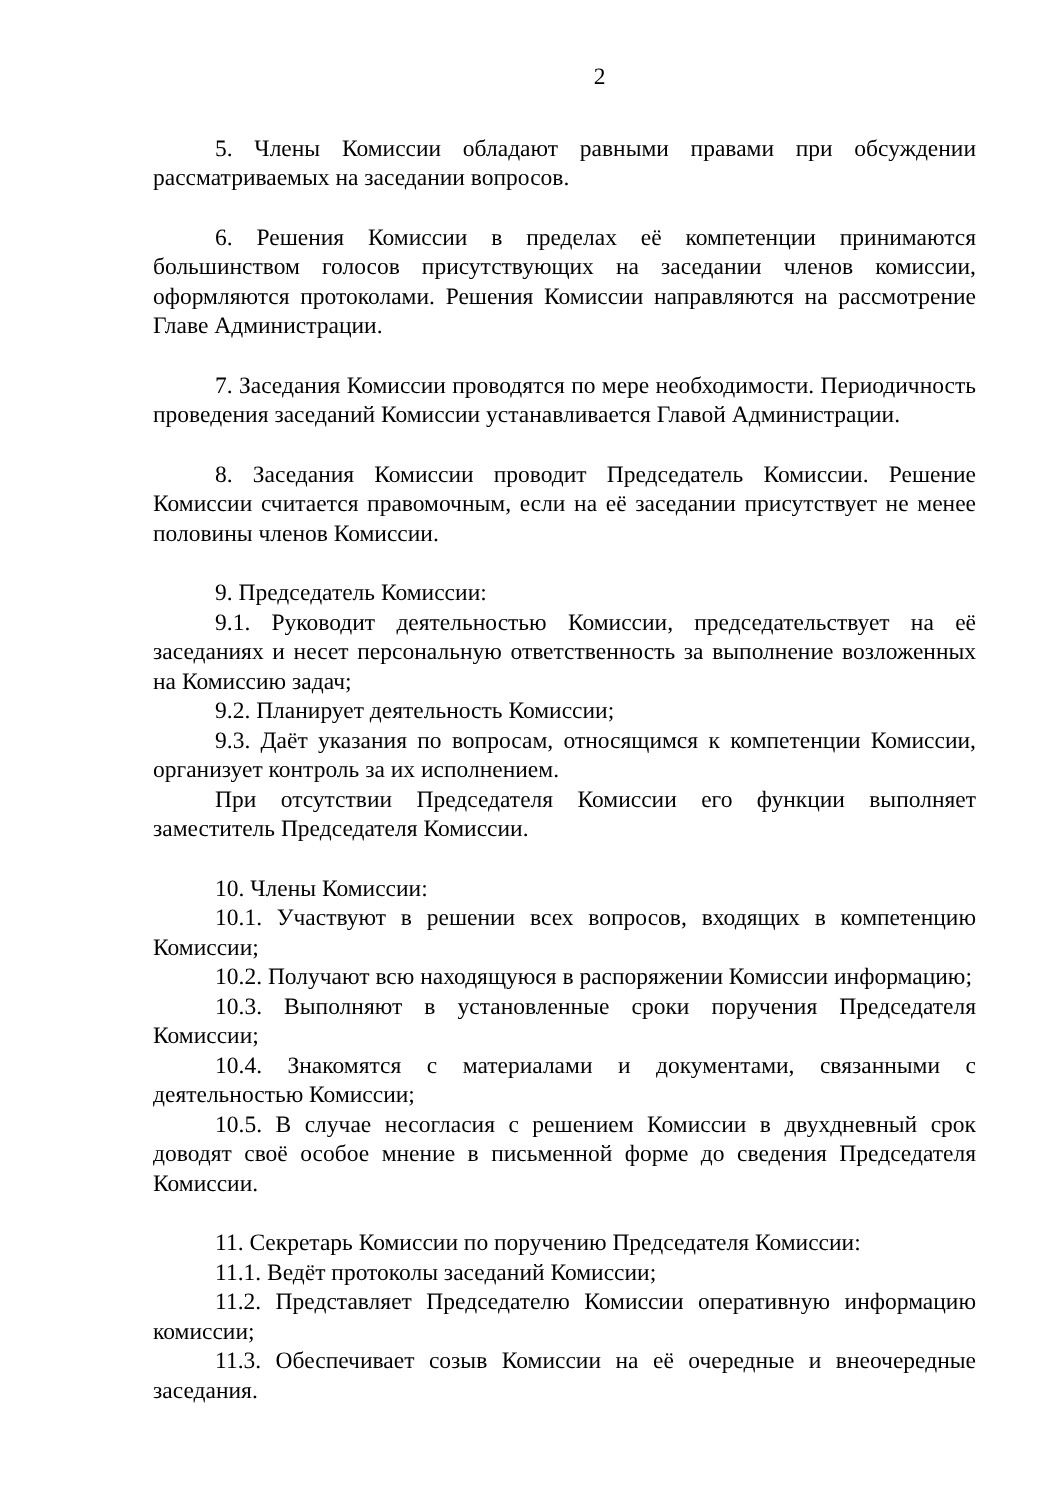2
5. Члены Комиссии обладают равными правами при обсуждении рассматриваемых на заседании вопросов.
6. Решения Комиссии в пределах её компетенции принимаются большинством голосов присутствующих на заседании членов комиссии, оформляются протоколами. Решения Комиссии направляются на рассмотрение Главе Администрации.
7. Заседания Комиссии проводятся по мере необходимости. Периодичность проведения заседаний Комиссии устанавливается Главой Администрации.
8. Заседания Комиссии проводит Председатель Комиссии. Решение Комиссии считается правомочным, если на её заседании присутствует не менее половины членов Комиссии.
9. Председатель Комиссии:
9.1. Руководит деятельностью Комиссии, председательствует на её заседаниях и несет персональную ответственность за выполнение возложенных на Комиссию задач;
9.2. Планирует деятельность Комиссии;
9.3. Даёт указания по вопросам, относящимся к компетенции Комиссии, организует контроль за их исполнением.
При отсутствии Председателя Комиссии его функции выполняет заместитель Председателя Комиссии.
10. Члены Комиссии:
10.1. Участвуют в решении всех вопросов, входящих в компетенцию Комиссии;
10.2. Получают всю находящуюся в распоряжении Комиссии информацию;
10.3. Выполняют в установленные сроки поручения Председателя Комиссии;
10.4. Знакомятся с материалами и документами, связанными с деятельностью Комиссии;
10.5. В случае несогласия с решением Комиссии в двухдневный срок доводят своё особое мнение в письменной форме до сведения Председателя Комиссии.
11. Секретарь Комиссии по поручению Председателя Комиссии:
11.1. Ведёт протоколы заседаний Комиссии;
11.2. Представляет Председателю Комиссии оперативную информацию комиссии;
11.3. Обеспечивает созыв Комиссии на её очередные и внеочередные заседания.